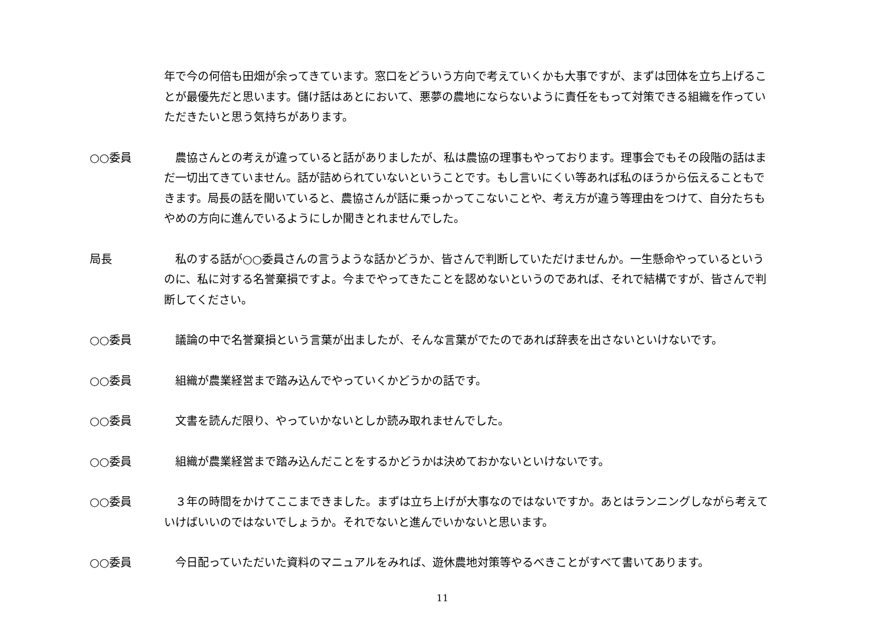年で今の何倍も田畑が余ってきています。窓口をどういう方向で考えていくかも大事ですが、まずは団体を立ち上げることが最優先だと思います。儲け話はあとにおいて、悪夢の農地にならないように責任をもって対策できる組織を作っていただきたいと思う気持ちがあります。
○○委員 　農協さんとの考えが違っていると話がありましたが、私は農協の理事もやっております。理事会でもその段階の話はまだ一切出てきていません。話が詰められていないということです。もし言いにくい等あれば私のほうから伝えることもできます。局長の話を聞いていると、農協さんが話に乗っかってこないことや、考え方が違う等理由をつけて、自分たちもやめの方向に進んでいるようにしか聞きとれませんでした。
局長 　私のする話が○○委員さんの言うような話かどうか、皆さんで判断していただけませんか。一生懸命やっているというのに、私に対する名誉棄損ですよ。今までやってきたことを認めないというのであれば、それで結構ですが、皆さんで判断してください。
○○委員 　議論の中で名誉棄損という言葉が出ましたが、そんな言葉がでたのであれば辞表を出さないといけないです。
○○委員 　組織が農業経営まで踏み込んでやっていくかどうかの話です。
○○委員 　文書を読んだ限り、やっていかないとしか読み取れませんでした。
○○委員 　組織が農業経営まで踏み込んだことをするかどうかは決めておかないといけないです。
○○委員 　３年の時間をかけてここまできました。まずは立ち上げが大事なのではないですか。あとはランニングしながら考えていけばいいのではないでしょうか。それでないと進んでいかないと思います。
○○委員 　今日配っていただいた資料のマニュアルをみれば、遊休農地対策等やるべきことがすべて書いてあります。
11